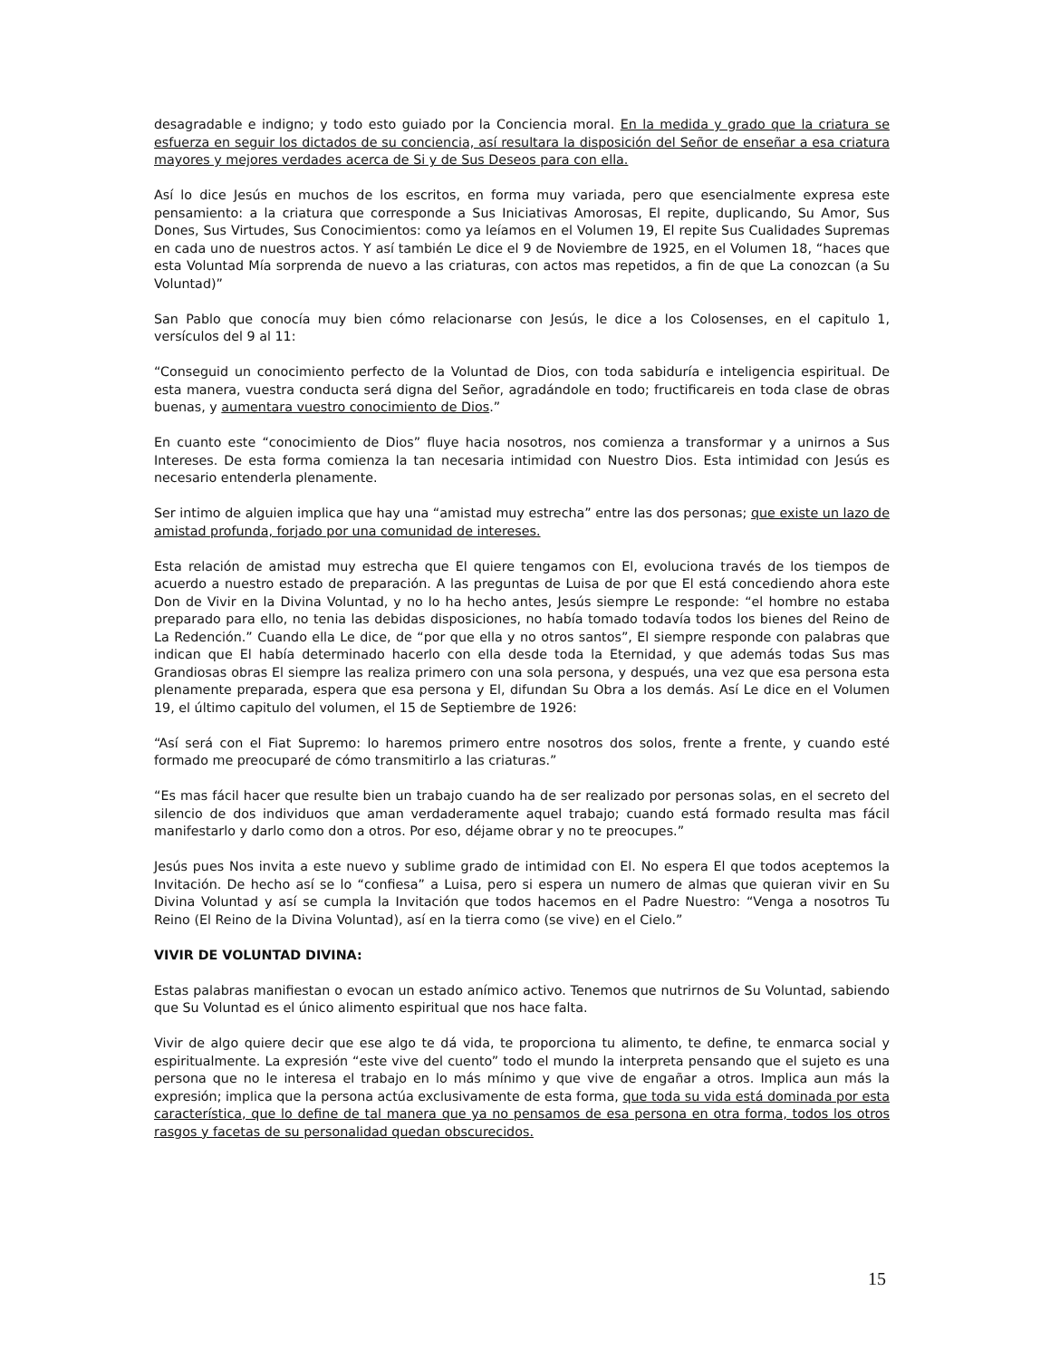desagradable e indigno; y todo esto guiado por la Conciencia moral. En la medida y grado que la criatura se esfuerza en seguir los dictados de su conciencia, así resultara la disposición del Señor de enseñar a esa criatura mayores y mejores verdades acerca de Si y de Sus Deseos para con ella.
Así lo dice Jesús en muchos de los escritos, en forma muy variada, pero que esencialmente expresa este pensamiento: a la criatura que corresponde a Sus Iniciativas Amorosas, El repite, duplicando, Su Amor, Sus Dones, Sus Virtudes, Sus Conocimientos: como ya leíamos en el Volumen 19, El repite Sus Cualidades Supremas en cada uno de nuestros actos. Y así también Le dice el 9 de Noviembre de 1925, en el Volumen 18, “haces que esta Voluntad Mía sorprenda de nuevo a las criaturas, con actos mas repetidos, a fin de que La conozcan (a Su Voluntad)”
San Pablo que conocía muy bien cómo relacionarse con Jesús, le dice a los Colosenses, en el capitulo 1, versículos del 9 al 11:
“Conseguid un conocimiento perfecto de la Voluntad de Dios, con toda sabiduría e inteligencia espiritual. De esta manera, vuestra conducta será digna del Señor, agradándole en todo; fructificareis en toda clase de obras buenas, y aumentara vuestro conocimiento de Dios.”
En cuanto este “conocimiento de Dios” fluye hacia nosotros, nos comienza a transformar y a unirnos a Sus Intereses. De esta forma comienza la tan necesaria intimidad con Nuestro Dios. Esta intimidad con Jesús es necesario entenderla plenamente.
Ser intimo de alguien implica que hay una “amistad muy estrecha” entre las dos personas; que existe un lazo de amistad profunda, forjado por una comunidad de intereses.
Esta relación de amistad muy estrecha que El quiere tengamos con El, evoluciona través de los tiempos de acuerdo a nuestro estado de preparación. A las preguntas de Luisa de por que El está concediendo ahora este Don de Vivir en la Divina Voluntad, y no lo ha hecho antes, Jesús siempre Le responde: “el hombre no estaba preparado para ello, no tenia las debidas disposiciones, no había tomado todavía todos los bienes del Reino de La Redención.” Cuando ella Le dice, de “por que ella y no otros santos”, El siempre responde con palabras que indican que El había determinado hacerlo con ella desde toda la Eternidad, y que además todas Sus mas Grandiosas obras El siempre las realiza primero con una sola persona, y después, una vez que esa persona esta plenamente preparada, espera que esa persona y El, difundan Su Obra a los demás. Así Le dice en el Volumen 19, el último capitulo del volumen, el 15 de Septiembre de 1926:
“Así será con el Fiat Supremo: lo haremos primero entre nosotros dos solos, frente a frente, y cuando esté formado me preocuparé de cómo transmitirlo a las criaturas.”
“Es mas fácil hacer que resulte bien un trabajo cuando ha de ser realizado por personas solas, en el secreto del silencio de dos individuos que aman verdaderamente aquel trabajo; cuando está formado resulta mas fácil manifestarlo y darlo como don a otros. Por eso, déjame obrar y no te preocupes.”
Jesús pues Nos invita a este nuevo y sublime grado de intimidad con El. No espera El que todos aceptemos la Invitación. De hecho así se lo “confiesa” a Luisa, pero si espera un numero de almas que quieran vivir en Su Divina Voluntad y así se cumpla la Invitación que todos hacemos en el Padre Nuestro: “Venga a nosotros Tu Reino (El Reino de la Divina Voluntad), así en la tierra como (se vive) en el Cielo.”
VIVIR DE VOLUNTAD DIVINA:
Estas palabras manifiestan o evocan un estado anímico activo. Tenemos que nutrirnos de Su Voluntad, sabiendo que Su Voluntad es el único alimento espiritual que nos hace falta.
Vivir de algo quiere decir que ese algo te dá vida, te proporciona tu alimento, te define, te enmarca social y espiritualmente. La expresión “este vive del cuento” todo el mundo la interpreta pensando que el sujeto es una persona que no le interesa el trabajo en lo más mínimo y que vive de engañar a otros. Implica aun más la expresión; implica que la persona actúa exclusivamente de esta forma, que toda su vida está dominada por esta característica, que lo define de tal manera que ya no pensamos de esa persona en otra forma, todos los otros rasgos y facetas de su personalidad quedan obscurecidos.
15